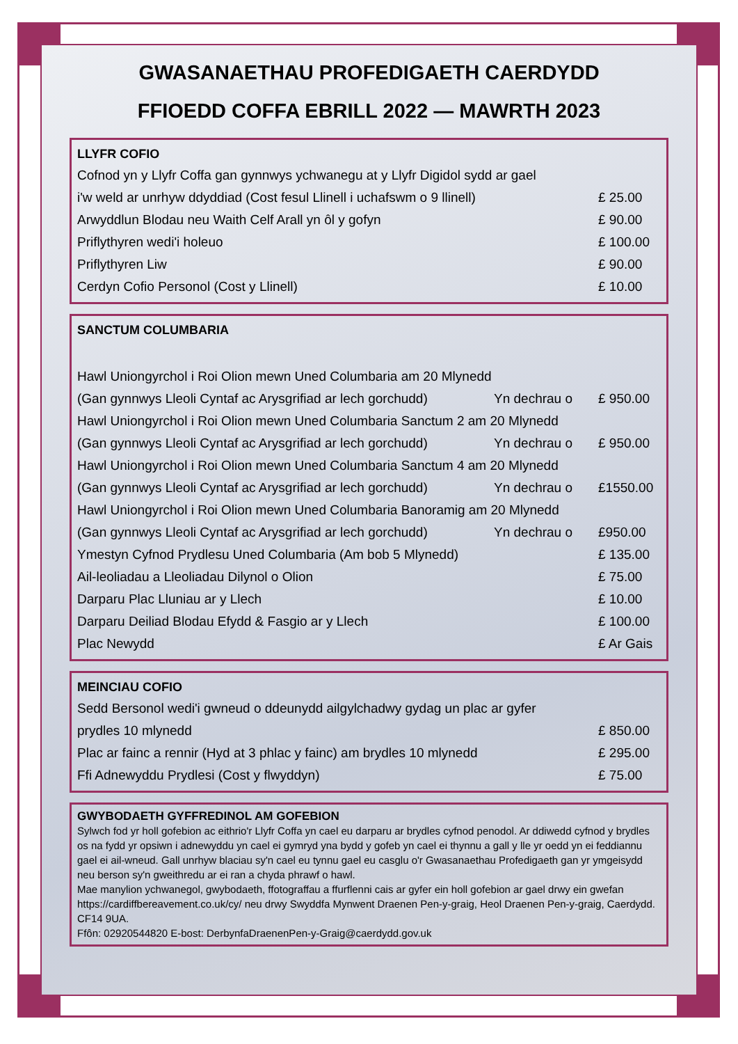GWASANAETHAU PROFEDIGAETH CAERDYDD
FFIOEDD COFFA EBRILL 2022 — MAWRTH 2023
| LLYFR COFIO | |
| --- | --- |
| Cofnod yn y Llyfr Coffa gan gynnwys ychwanegu at y Llyfr Digidol sydd ar gael | |
| i'w weld ar unrhyw ddyddiad (Cost fesul Llinell i uchafswm o 9 llinell) | £ 25.00 |
| Arwyddlun Blodau neu Waith Celf Arall yn ôl y gofyn | £ 90.00 |
| Priflythyren wedi'i holeuo | £ 100.00 |
| Priflythyren Liw | £ 90.00 |
| Cerdyn Cofio Personol (Cost y Llinell) | £ 10.00 |
| SANCTUM COLUMBARIA | | |
| --- | --- | --- |
| Hawl Uniongyrchol i Roi Olion mewn Uned Columbaria am 20 Mlynedd | | |
| (Gan gynnwys Lleoli Cyntaf ac Arysgrifiad ar lech gorchudd) | Yn dechrau o | £ 950.00 |
| Hawl Uniongyrchol i Roi Olion mewn Uned Columbaria Sanctum 2 am 20 Mlynedd | | |
| (Gan gynnwys Lleoli Cyntaf ac Arysgrifiad ar lech gorchudd) | Yn dechrau o | £ 950.00 |
| Hawl Uniongyrchol i Roi Olion mewn Uned Columbaria Sanctum 4 am 20 Mlynedd | | |
| (Gan gynnwys Lleoli Cyntaf ac Arysgrifiad ar lech gorchudd) | Yn dechrau o | £1550.00 |
| Hawl Uniongyrchol i Roi Olion mewn Uned Columbaria Banoramig am 20 Mlynedd | | |
| (Gan gynnwys Lleoli Cyntaf ac Arysgrifiad ar lech gorchudd) | Yn dechrau o | £950.00 |
| Ymestyn Cyfnod Prydlesu Uned Columbaria (Am bob 5 Mlynedd) | | £ 135.00 |
| Ail-leoliadau a Lleoliadau Dilynol o Olion | | £ 75.00 |
| Darparu Plac Lluniau ar y Llech | | £ 10.00 |
| Darparu Deiliad Blodau Efydd & Fasgio ar y Llech | | £ 100.00 |
| Plac Newydd | | £ Ar Gais |
| MEINCIAU COFIO | |
| --- | --- |
| Sedd Bersonol wedi'i gwneud o ddeunydd ailgylchadwy gydag un plac ar gyfer | |
| prydles 10 mlynedd | £ 850.00 |
| Plac ar fainc a rennir (Hyd at 3 phlac y fainc) am brydles 10 mlynedd | £ 295.00 |
| Ffi Adnewyddu Prydlesi (Cost y flwyddyn) | £ 75.00 |
GWYBODAETH GYFFREDINOL AM GOFEBION
Sylwch fod yr holl gofebion ac eithrio'r Llyfr Coffa yn cael eu darparu ar brydles cyfnod penodol. Ar ddiwedd cyfnod y brydles os na fydd yr opsiwn i adnewyddu yn cael ei gymryd yna bydd y gofeb yn cael ei thynnu a gall y lle yr oedd yn ei feddiannu gael ei ail-wneud. Gall unrhyw blaciau sy'n cael eu tynnu gael eu casglu o'r Gwasanaethau Profedigaeth gan yr ymgeisydd neu berson sy'n gweithredu ar ei ran a chyda phrawf o hawl.
Mae manylion ychwanegol, gwybodaeth, ffotograffau a ffurflenni cais ar gyfer ein holl gofebion ar gael drwy ein gwefan https://cardiffbereavement.co.uk/cy/ neu drwy Swyddfa Mynwent Draenen Pen-y-graig, Heol Draenen Pen-y-graig, Caerdydd. CF14 9UA.
Ffôn: 02920544820 E-bost: DerbynfaDraenenPen-y-Graig@caerdydd.gov.uk